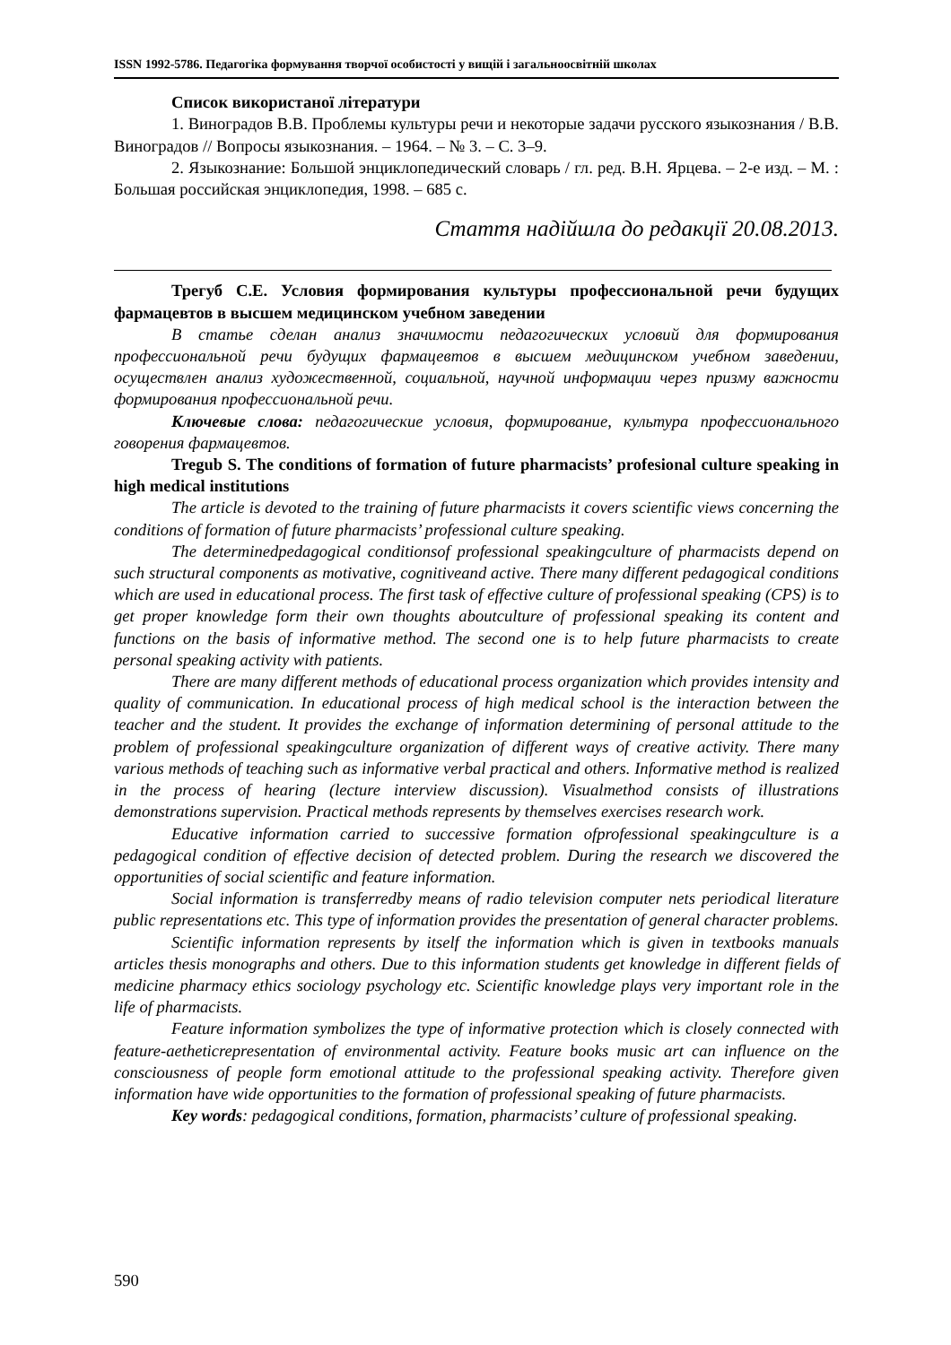ISSN 1992-5786. Педагогіка формування творчої особистості у вищій і загальноосвітній школах
Список використаної літератури
1. Виноградов В.В. Проблемы культуры речи и некоторые задачи русского языкознания / В.В. Виноградов // Вопросы языкознания. – 1964. – № 3. – С. 3–9.
2. Языкознание: Большой энциклопедический словарь / гл. ред. В.Н. Ярцева. – 2-е изд. – М. : Большая российская энциклопедия, 1998. – 685 с.
Стаття надійшла до редакції 20.08.2013.
Трегуб С.Е. Условия формирования культуры профессиональной речи будущих фармацевтов в высшем медицинском учебном заведении
В статье сделан анализ значимости педагогических условий для формирования профессиональной речи будущих фармацевтов в высшем медицинском учебном заведении, осуществлен анализ художественной, социальной, научной информации через призму важности формирования профессиональной речи.
Ключевые слова: педагогические условия, формирование, культура профессионального говорения фармацевтов.
Tregub S. The conditions of formation of future pharmacists’ profesional culture speaking in high medical institutions
The article is devoted to the training of future pharmacists it covers scientific views concerning the conditions of formation of future pharmacists’ professional culture speaking.
The determinedpedagogical conditionsof professional speakingculture of pharmacists depend on such structural components as motivative, cognitiveand active. There many different pedagogical conditions which are used in educational process. The first task of effective culture of professional speaking (CPS) is to get proper knowledge form their own thoughts aboutculture of professional speaking its content and functions on the basis of informative method. The second one is to help future pharmacists to create personal speaking activity with patients.
There are many different methods of educational process organization which provides intensity and quality of communication. In educational process of high medical school is the interaction between the teacher and the student. It provides the exchange of information determining of personal attitude to the problem of professional speakingculture organization of different ways of creative activity. There many various methods of teaching such as informative verbal practical and others. Informative method is realized in the process of hearing (lecture interview discussion). Visualmethod consists of illustrations demonstrations supervision. Practical methods represents by themselves exercises research work.
Educative information carried to successive formation ofprofessional speakingculture is a pedagogical condition of effective decision of detected problem. During the research we discovered the opportunities of social scientific and feature information.
Social information is transferredby means of radio television computer nets periodical literature public representations etc. This type of information provides the presentation of general character problems.
Scientific information represents by itself the information which is given in textbooks manuals articles thesis monographs and others. Due to this information students get knowledge in different fields of medicine pharmacy ethics sociology psychology etc. Scientific knowledge plays very important role in the life of pharmacists.
Feature information symbolizes the type of informative protection which is closely connected with feature-aetheticrepresentation of environmental activity. Feature books music art can influence on the consciousness of people form emotional attitude to the professional speaking activity. Therefore given information have wide opportunities to the formation of professional speaking of future pharmacists.
Key words: pedagogical conditions, formation, pharmacists’ culture of professional speaking.
590